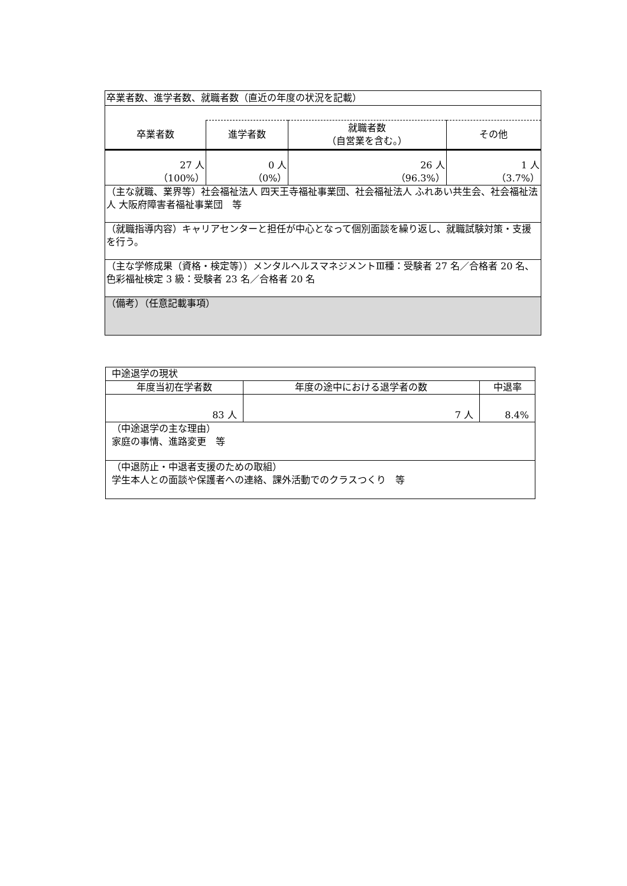| 卒業者数、進学者数、就職者数（直近の年度の状況を記載） | | | |
| 卒業者数 | 進学者数 | 就職者数 （自営業を含む。） | その他 |
| 27 人 （100%） | 0 人 （0%） | 26 人 （96.3%） | 1 人 （3.7%） |
| （主な就職、業界等）社会福祉法人 四天王寺福祉事業団、社会福祉法人 ふれあい共生会、社会福祉法人 大阪府障害者福祉事業団 等 | | | |
| （就職指導内容）キャリアセンターと担任が中心となって個別面談を繰り返し、就職試験対策・支援を行う。 | | | |
| （主な学修成果（資格・検定等））メンタルヘルスマネジメントⅢ種：受験者 27 名／合格者 20 名、色彩福祉検定 3 級：受験者 23 名／合格者 20 名 | | | |
| （備考）（任意記載事項） | | | |
| 中途退学の現状 | | |
| 年度当初在学者数 | 年度の途中における退学者の数 | 中退率 |
| 83 人 | 7 人 | 8.4% |
| （中途退学の主な理由） 家庭の事情、進路変更 等 | | |
| （中退防止・中退者支援のための取組） 学生本人との面談や保護者への連絡、課外活動でのクラスつくり 等 | | |